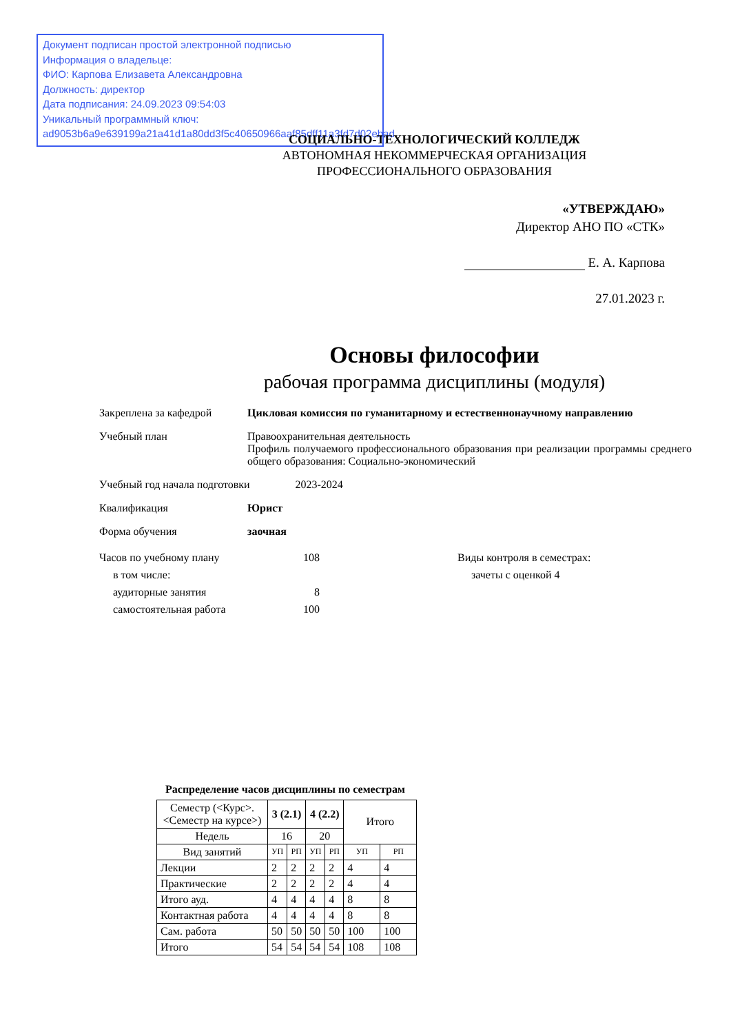Документ подписан простой электронной подписью
Информация о владельце:
ФИО: Карпова Елизавета Александровна
Должность: директор
Дата подписания: 24.09.2023 09:54:03
Уникальный программный ключ:
ad9053b6a9e639199a21a41d1a80dd3f5c40650966aaf85dff11a3fd7d02ebad
СОЦИАЛЬНО-ТЕХНОЛОГИЧЕСКИЙ КОЛЛЕДЖ
АВТОНОМНАЯ НЕКОММЕРЧЕСКАЯ ОРГАНИЗАЦИЯ
ПРОФЕССИОНАЛЬНОГО ОБРАЗОВАНИЯ
«УТВЕРЖДАЮ»
Директор АНО ПО «СТК»
Е. А. Карпова
27.01.2023 г.
Основы философии
рабочая программа дисциплины (модуля)
Закреплена за кафедрой Цикловая комиссия по гуманитарному и естественнонаучному направлению
Учебный план Правоохранительная деятельность
Профиль получаемого профессионального образования при реализации программы среднего общего образования: Социально-экономический
Учебный год начала подготовки 2023-2024
Квалификация Юрист
Форма обучения заочная
Часов по учебному плану
в том числе:
аудиторные занятия
самостоятельная работа
108
8
100
Виды контроля в семестрах:
зачеты с оценкой 4
Распределение часов дисциплины по семестрам
| Семестр (<Курс>.<Семестр на курсе>) | 3 (2.1) | | 4 (2.2) | | Итого | |
| --- | --- | --- | --- | --- | --- | --- |
| Недель | 16 | | 20 | | | |
| Вид занятий | УП | РП | УП | РП | УП | РП |
| Лекции | 2 | 2 | 2 | 2 | 4 | 4 |
| Практические | 2 | 2 | 2 | 2 | 4 | 4 |
| Итого ауд. | 4 | 4 | 4 | 4 | 8 | 8 |
| Контактная работа | 4 | 4 | 4 | 4 | 8 | 8 |
| Сам. работа | 50 | 50 | 50 | 50 | 100 | 100 |
| Итого | 54 | 54 | 54 | 54 | 108 | 108 |